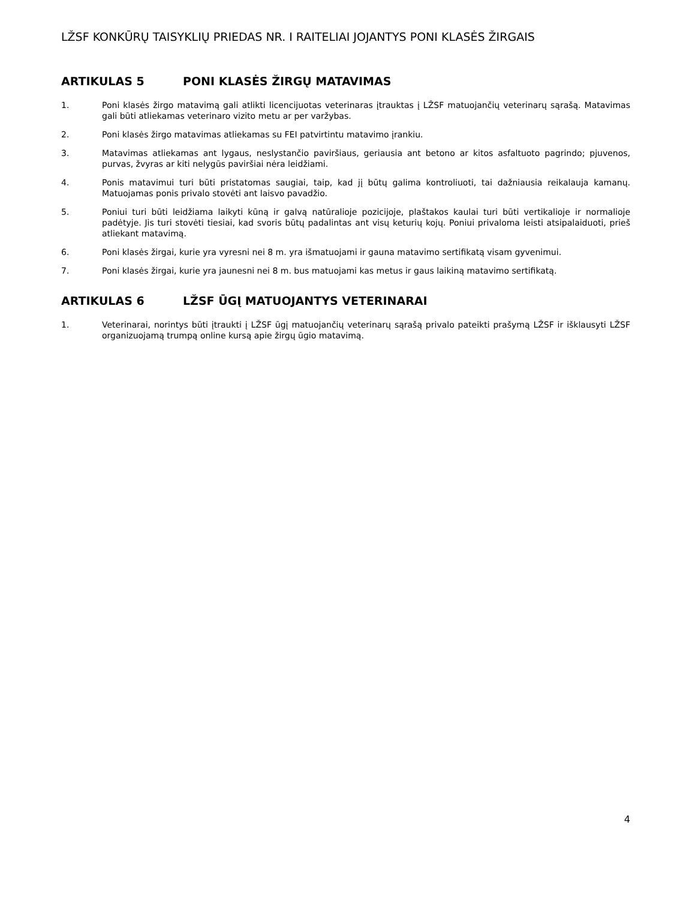LŽSF KONKŪRŲ TAISYKLIŲ PRIEDAS NR. I RAITELIAI JOJANTYS PONI KLASĖS ŽIRGAIS
ARTIKULAS 5 PONI KLASĖS ŽIRGŲ MATAVIMAS
1. Poni klasės žirgo matavimą gali atlikti licencijuotas veterinaras įtrauktas į LŽSF matuojančių veterinarų sąrašą. Matavimas gali būti atliekamas veterinaro vizito metu ar per varžybas.
2. Poni klasės žirgo matavimas atliekamas su FEI patvirtintu matavimo įrankiu.
3. Matavimas atliekamas ant lygaus, neslystančio paviršiaus, geriausia ant betono ar kitos asfaltuoto pagrindo; pjuvenos, purvas, žvyras ar kiti nelygūs paviršiai nėra leidžiami.
4. Ponis matavimui turi būti pristatomas saugiai, taip, kad jį būtų galima kontroliuoti, tai dažniausia reikalauja kamanų. Matuojamas ponis privalo stovėti ant laisvo pavadžio.
5. Poniui turi būti leidžiama laikyti kūną ir galvą natūralioje pozicijoje, plaštakos kaulai turi būti vertikalioje ir normalioje padėtyje. Jis turi stovėti tiesiai, kad svoris būtų padalintas ant visų keturių kojų. Poniui privaloma leisti atsipalaiduoti, prieš atliekant matavimą.
6. Poni klasės žirgai, kurie yra vyresni nei 8 m. yra išmatuojami ir gauna matavimo sertifikatą visam gyvenimui.
7. Poni klasės žirgai, kurie yra jaunesni nei 8 m. bus matuojami kas metus ir gaus laikiną matavimo sertifikatą.
ARTIKULAS 6 LŽSF ŪGĮ MATUOJANTYS VETERINARAI
1. Veterinarai, norintys būti įtraukti į LŽSF ūgį matuojančių veterinarų sąrašą privalo pateikti prašymą LŽSF ir išklausyti LŽSF organizuojamą trumpą online kursą apie žirgų ūgio matavimą.
4